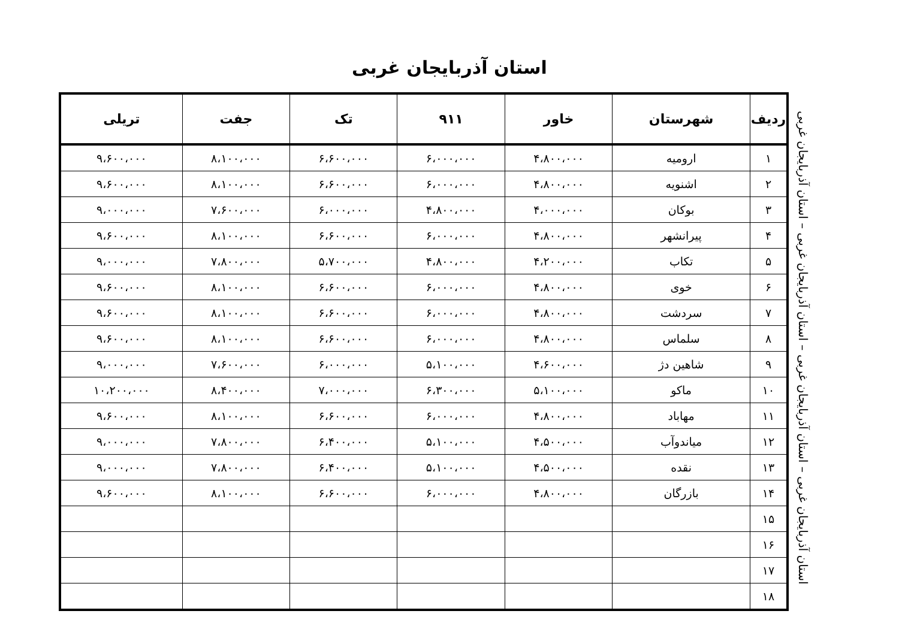استان آذربایجان غربی
| ردیف | شهرستان | خاور | ۹۱۱ | تک | جفت | تریلی |
| --- | --- | --- | --- | --- | --- | --- |
| ۱ | ارومیه | ۴،۸۰۰،۰۰۰ | ۶،۰۰۰،۰۰۰ | ۶،۶۰۰،۰۰۰ | ۸،۱۰۰،۰۰۰ | ۹،۶۰۰،۰۰۰ |
| ۲ | اشنویه | ۴،۸۰۰،۰۰۰ | ۶،۰۰۰،۰۰۰ | ۶،۶۰۰،۰۰۰ | ۸،۱۰۰،۰۰۰ | ۹،۶۰۰،۰۰۰ |
| ۳ | بوکان | ۴،۰۰۰،۰۰۰ | ۴،۸۰۰،۰۰۰ | ۶،۰۰۰،۰۰۰ | ۷،۶۰۰،۰۰۰ | ۹،۰۰۰،۰۰۰ |
| ۴ | پیرانشهر | ۴،۸۰۰،۰۰۰ | ۶،۰۰۰،۰۰۰ | ۶،۶۰۰،۰۰۰ | ۸،۱۰۰،۰۰۰ | ۹،۶۰۰،۰۰۰ |
| ۵ | تکاب | ۴،۲۰۰،۰۰۰ | ۴،۸۰۰،۰۰۰ | ۵،۷۰۰،۰۰۰ | ۷،۸۰۰،۰۰۰ | ۹،۰۰۰،۰۰۰ |
| ۶ | خوی | ۴،۸۰۰،۰۰۰ | ۶،۰۰۰،۰۰۰ | ۶،۶۰۰،۰۰۰ | ۸،۱۰۰،۰۰۰ | ۹،۶۰۰،۰۰۰ |
| ۷ | سردشت | ۴،۸۰۰،۰۰۰ | ۶،۰۰۰،۰۰۰ | ۶،۶۰۰،۰۰۰ | ۸،۱۰۰،۰۰۰ | ۹،۶۰۰،۰۰۰ |
| ۸ | سلماس | ۴،۸۰۰،۰۰۰ | ۶،۰۰۰،۰۰۰ | ۶،۶۰۰،۰۰۰ | ۸،۱۰۰،۰۰۰ | ۹،۶۰۰،۰۰۰ |
| ۹ | شاهین دژ | ۴،۶۰۰،۰۰۰ | ۵،۱۰۰،۰۰۰ | ۶،۰۰۰،۰۰۰ | ۷،۶۰۰،۰۰۰ | ۹،۰۰۰،۰۰۰ |
| ۱۰ | ماکو | ۵،۱۰۰،۰۰۰ | ۶،۳۰۰،۰۰۰ | ۷،۰۰۰،۰۰۰ | ۸،۴۰۰،۰۰۰ | ۱۰،۲۰۰،۰۰۰ |
| ۱۱ | مهاباد | ۴،۸۰۰،۰۰۰ | ۶،۰۰۰،۰۰۰ | ۶،۶۰۰،۰۰۰ | ۸،۱۰۰،۰۰۰ | ۹،۶۰۰،۰۰۰ |
| ۱۲ | میاندوآب | ۴،۵۰۰،۰۰۰ | ۵،۱۰۰،۰۰۰ | ۶،۴۰۰،۰۰۰ | ۷،۸۰۰،۰۰۰ | ۹،۰۰۰،۰۰۰ |
| ۱۳ | نقده | ۴،۵۰۰،۰۰۰ | ۵،۱۰۰،۰۰۰ | ۶،۴۰۰،۰۰۰ | ۷،۸۰۰،۰۰۰ | ۹،۰۰۰،۰۰۰ |
| ۱۴ | بازرگان | ۴،۸۰۰،۰۰۰ | ۶،۰۰۰،۰۰۰ | ۶،۶۰۰،۰۰۰ | ۸،۱۰۰،۰۰۰ | ۹،۶۰۰،۰۰۰ |
| ۱۵ | | | | | | |
| ۱۶ | | | | | | |
| ۱۷ | | | | | | |
| ۱۸ | | | | | | |
استان آذربایجان غربی – استان آذربایجان غربی – استان آذربایجان غربی – استان آذربایجان غربی